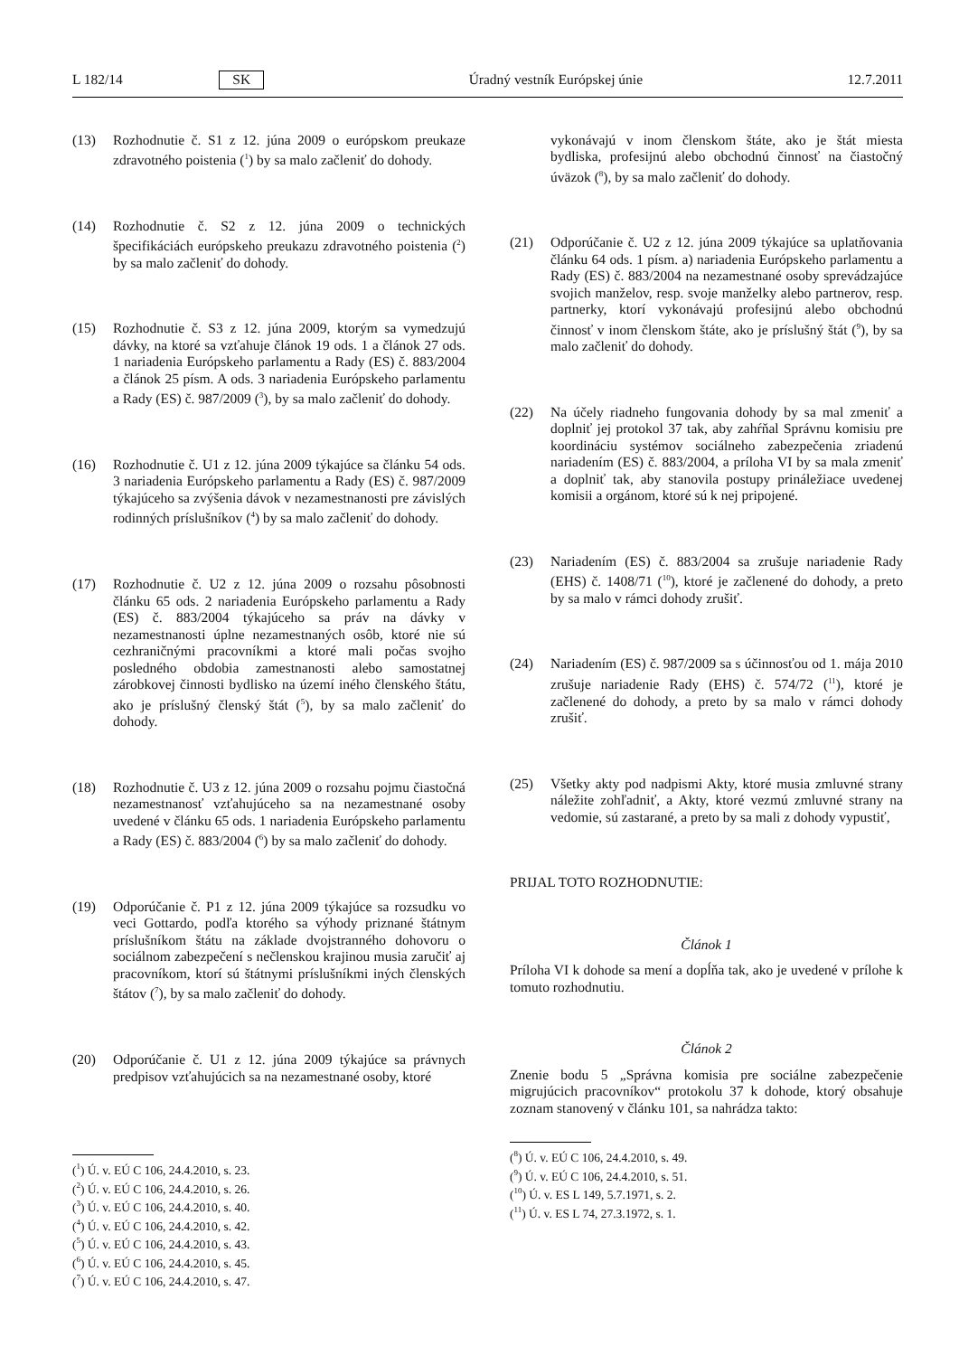L 182/14 SK Úradný vestník Európskej únie 12.7.2011
(13) Rozhodnutie č. S1 z 12. júna 2009 o európskom preukaze zdravotného poistenia (<sup>1</sup>) by sa malo začleniť do dohody.
(14) Rozhodnutie č. S2 z 12. júna 2009 o technických špecifikáciách európskeho preukazu zdravotného poistenia (<sup>2</sup>) by sa malo začleniť do dohody.
(15) Rozhodnutie č. S3 z 12. júna 2009, ktorým sa vymedzujú dávky, na ktoré sa vzťahuje článok 19 ods. 1 a článok 27 ods. 1 nariadenia Európskeho parlamentu a Rady (ES) č. 883/2004 a článok 25 písm. A ods. 3 nariadenia Európskeho parlamentu a Rady (ES) č. 987/2009 (<sup>3</sup>), by sa malo začleniť do dohody.
(16) Rozhodnutie č. U1 z 12. júna 2009 týkajúce sa článku 54 ods. 3 nariadenia Európskeho parlamentu a Rady (ES) č. 987/2009 týkajúceho sa zvýšenia dávok v nezamestnanosti pre závislých rodinných príslušníkov (<sup>4</sup>) by sa malo začleniť do dohody.
(17) Rozhodnutie č. U2 z 12. júna 2009 o rozsahu pôsobnosti článku 65 ods. 2 nariadenia Európskeho parlamentu a Rady (ES) č. 883/2004 týkajúceho sa práv na dávky v nezamestnanosti úplne nezamestnaných osôb, ktoré nie sú cezhraničnými pracovníkmi a ktoré mali počas svojho posledného obdobia zamestnanosti alebo samostatnej zárobkovej činnosti bydlisko na území iného členského štátu, ako je príslušný členský štát (<sup>5</sup>), by sa malo začleniť do dohody.
(18) Rozhodnutie č. U3 z 12. júna 2009 o rozsahu pojmu čiastočná nezamestnanosť vzťahujúceho sa na nezamestnané osoby uvedené v článku 65 ods. 1 nariadenia Európskeho parlamentu a Rady (ES) č. 883/2004 (<sup>6</sup>) by sa malo začleniť do dohody.
(19) Odporúčanie č. P1 z 12. júna 2009 týkajúce sa rozsudku vo veci Gottardo, podľa ktorého sa výhody priznané štátnym príslušníkom štátu na základe dvojstranného dohovoru o sociálnom zabezpečení s nečlenskou krajinou musia zaručiť aj pracovníkom, ktorí sú štátnymi príslušníkmi iných členských štátov (<sup>7</sup>), by sa malo začleniť do dohody.
(20) Odporúčanie č. U1 z 12. júna 2009 týkajúce sa právnych predpisov vzťahujúcich sa na nezamestnané osoby, ktoré
(<sup>1</sup>) Ú. v. EÚ C 106, 24.4.2010, s. 23.
(<sup>2</sup>) Ú. v. EÚ C 106, 24.4.2010, s. 26.
(<sup>3</sup>) Ú. v. EÚ C 106, 24.4.2010, s. 40.
(<sup>4</sup>) Ú. v. EÚ C 106, 24.4.2010, s. 42.
(<sup>5</sup>) Ú. v. EÚ C 106, 24.4.2010, s. 43.
(<sup>6</sup>) Ú. v. EÚ C 106, 24.4.2010, s. 45.
(<sup>7</sup>) Ú. v. EÚ C 106, 24.4.2010, s. 47.
vykonávajú v inom členskom štáte, ako je štát miesta bydliska, profesijnú alebo obchodnú činnosť na čiastočný úväzok (<sup>8</sup>), by sa malo začleniť do dohody.
(21) Odporúčanie č. U2 z 12. júna 2009 týkajúce sa uplatňovania článku 64 ods. 1 písm. a) nariadenia Európskeho parlamentu a Rady (ES) č. 883/2004 na nezamestnané osoby sprevádzajúce svojich manželov, resp. svoje manželky alebo partnerov, resp. partnerky, ktorí vykonávajú profesijnú alebo obchodnú činnosť v inom členskom štáte, ako je príslušný štát (<sup>9</sup>), by sa malo začleniť do dohody.
(22) Na účely riadneho fungovania dohody by sa mal zmeniť a doplniť jej protokol 37 tak, aby zahŕňal Správnu komisiu pre koordináciu systémov sociálneho zabezpečenia zriadenú nariadením (ES) č. 883/2004, a príloha VI by sa mala zmeniť a doplniť tak, aby stanovila postupy prináležiace uvedenej komisii a orgánom, ktoré sú k nej pripojené.
(23) Nariadením (ES) č. 883/2004 sa zrušuje nariadenie Rady (EHS) č. 1408/71 (<sup>10</sup>), ktoré je začlenené do dohody, a preto by sa malo v rámci dohody zrušiť.
(24) Nariadením (ES) č. 987/2009 sa s účinnosťou od 1. mája 2010 zrušuje nariadenie Rady (EHS) č. 574/72 (<sup>11</sup>), ktoré je začlenené do dohody, a preto by sa malo v rámci dohody zrušiť.
(25) Všetky akty pod nadpismi Akty, ktoré musia zmluvné strany náležite zohľadniť, a Akty, ktoré vezmú zmluvné strany na vedomie, sú zastarané, a preto by sa mali z dohody vypustiť,
PRIJAL TOTO ROZHODNUTIE:
Článok 1
Príloha VI k dohode sa mení a dopĺňa tak, ako je uvedené v prílohe k tomuto rozhodnutiu.
Článok 2
Znenie bodu 5 „Správna komisia pre sociálne zabezpečenie migrujúcich pracovníkov“ protokolu 37 k dohode, ktorý obsahuje zoznam stanovený v článku 101, sa nahrádza takto:
(<sup>8</sup>) Ú. v. EÚ C 106, 24.4.2010, s. 49.
(<sup>9</sup>) Ú. v. EÚ C 106, 24.4.2010, s. 51.
(<sup>10</sup>) Ú. v. ES L 149, 5.7.1971, s. 2.
(<sup>11</sup>) Ú. v. ES L 74, 27.3.1972, s. 1.